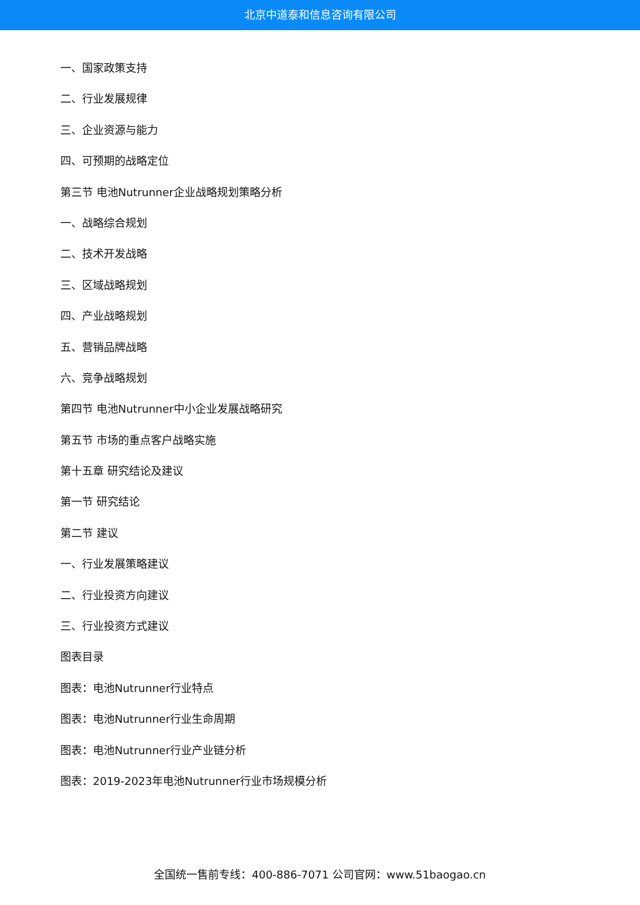北京中道泰和信息咨询有限公司
一、国家政策支持
二、行业发展规律
三、企业资源与能力
四、可预期的战略定位
第三节 电池Nutrunner企业战略规划策略分析
一、战略综合规划
二、技术开发战略
三、区域战略规划
四、产业战略规划
五、营销品牌战略
六、竞争战略规划
第四节 电池Nutrunner中小企业发展战略研究
第五节 市场的重点客户战略实施
第十五章 研究结论及建议
第一节 研究结论
第二节 建议
一、行业发展策略建议
二、行业投资方向建议
三、行业投资方式建议
图表目录
图表：电池Nutrunner行业特点
图表：电池Nutrunner行业生命周期
图表：电池Nutrunner行业产业链分析
图表：2019-2023年电池Nutrunner行业市场规模分析
全国统一售前专线：400-886-7071 公司官网：www.51baogao.cn